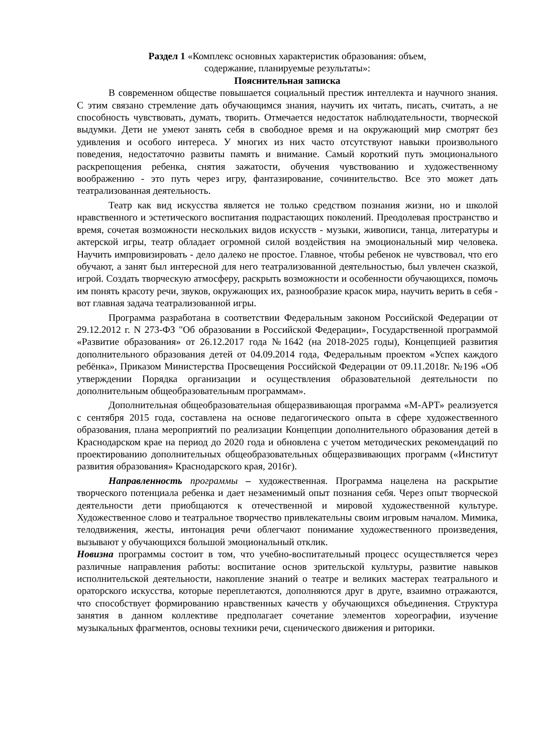Раздел 1 «Комплекс основных характеристик образования: объем,
содержание, планируемые результаты»:
Пояснительная записка
В современном обществе повышается социальный престиж интеллекта и научного знания. С этим связано стремление дать обучающимся знания, научить их читать, писать, считать, а не способность чувствовать, думать, творить. Отмечается недостаток наблюдательности, творческой выдумки. Дети не умеют занять себя в свободное время и на окружающий мир смотрят без удивления и особого интереса. У многих из них часто отсутствуют навыки произвольного поведения, недостаточно развиты память и внимание. Самый короткий путь эмоционального раскрепощения ребенка, снятия зажатости, обучения чувствованию и художественному воображению - это путь через игру, фантазирование, сочинительство. Все это может дать театрализованная деятельность.
Театр как вид искусства является не только средством познания жизни, но и школой нравственного и эстетического воспитания подрастающих поколений. Преодолевая пространство и время, сочетая возможности нескольких видов искусств - музыки, живописи, танца, литературы и актерской игры, театр обладает огромной силой воздействия на эмоциональный мир человека. Научить импровизировать - дело далеко не простое. Главное, чтобы ребенок не чувствовал, что его обучают, а занят был интересной для него театрализованной деятельностью, был увлечен сказкой, игрой. Создать творческую атмосферу, раскрыть возможности и особенности обучающихся, помочь им понять красоту речи, звуков, окружающих их, разнообразие красок мира, научить верить в себя - вот главная задача театрализованной игры.
Программа разработана в соответствии Федеральным законом Российской Федерации от 29.12.2012 г. N 273-ФЗ "Об образовании в Российской Федерации», Государственной программой «Развитие образования» от 26.12.2017 года №1642 (на 2018-2025 годы), Концепцией развития дополнительного образования детей от 04.09.2014 года, Федеральным проектом «Успех каждого ребёнка», Приказом Министерства Просвещения Российской Федерации от 09.11.2018г. №196 «Об утверждении Порядка организации и осуществления образовательной деятельности по дополнительным общеобразовательным программам».
Дополнительная общеобразовательная общеразвивающая программа «М-АРТ» реализуется с сентября 2015 года, составлена на основе педагогического опыта в сфере художественного образования, плана мероприятий по реализации Концепции дополнительного образования детей в Краснодарском крае на период до 2020 года и обновлена с учетом методических рекомендаций по проектированию дополнительных общеобразовательных общеразвивающих программ («Институт развития образования» Краснодарского края, 2016г).
Направленность программы – художественная. Программа нацелена на раскрытие творческого потенциала ребенка и дает незаменимый опыт познания себя. Через опыт творческой деятельности дети приобщаются к отечественной и мировой художественной культуре. Художественное слово и театральное творчество привлекательны своим игровым началом. Мимика, телодвижения, жесты, интонация речи облегчают понимание художественного произведения, вызывают у обучающихся большой эмоциональный отклик.
Новизна программы состоит в том, что учебно-воспитательный процесс осуществляется через различные направления работы: воспитание основ зрительской культуры, развитие навыков исполнительской деятельности, накопление знаний о театре и великих мастерах театрального и ораторского искусства, которые переплетаются, дополняются друг в друге, взаимно отражаются, что способствует формированию нравственных качеств у обучающихся объединения. Структура занятия в данном коллективе предполагает сочетание элементов хореографии, изучение музыкальных фрагментов, основы техники речи, сценического движения и риторики.